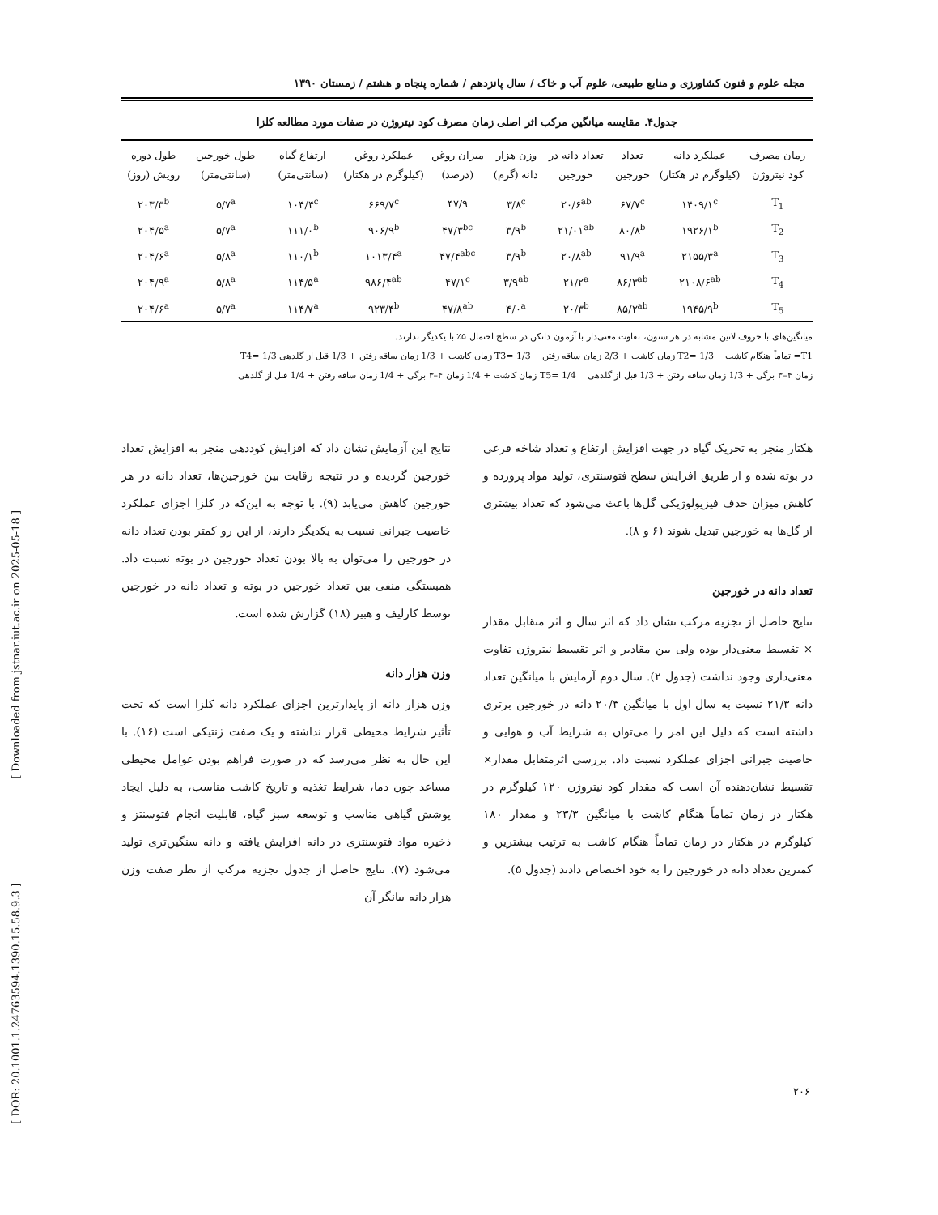مجله علوم و فنون کشاورزی و منابع طبیعی، علوم آب و خاک / سال پانزدهم / شماره پنجاه و هشتم / زمستان ۱۳۹۰
جدول۴. مقایسه میانگین مرکب اثر اصلی زمان مصرف کود نیتروژن در صفات مورد مطالعه کلزا
| زمان مصرف کود نیتروژن | عملکرد دانه (کیلوگرم در هکتار) | تعداد خورجین | تعداد دانه در خورجین | وزن هزار دانه (گرم) | میزان روغن (درصد) | عملکرد روغن (کیلوگرم در هکتار) | ارتفاع گیاه (سانتی‌متر) | طول خورجین (سانتی‌متر) | طول دوره رویش (روز) |
| --- | --- | --- | --- | --- | --- | --- | --- | --- | --- |
| T<sub>1</sub> | ۱۴۰۹/۱<sup>c</sup> | ۶۷/۷<sup>c</sup> | ۲۰/۶<sup>ab</sup> | ۳/۸<sup>c</sup> | ۴۷/۹ | ۶۶۹/۷<sup>c</sup> | ۱۰۴/۴<sup>c</sup> | ۵/۷<sup>a</sup> | ۲۰۳/۳<sup>b</sup> |
| T<sub>2</sub> | ۱۹۲۶/۱<sup>b</sup> | ۸۰/۸<sup>b</sup> | ۲۱/۰۱<sup>ab</sup> | ۳/۹<sup>b</sup> | ۴۷/۳<sup>bc</sup> | ۹۰۶/۹<sup>b</sup> | ۱۱۱/۰<sup>b</sup> | ۵/۷<sup>a</sup> | ۲۰۴/۵<sup>a</sup> |
| T<sub>3</sub> | ۲۱۵۵/۳<sup>a</sup> | ۹۱/۹<sup>a</sup> | ۲۰/۸<sup>ab</sup> | ۳/۹<sup>b</sup> | ۴۷/۴<sup>abc</sup> | ۱۰۱۳/۴<sup>a</sup> | ۱۱۰/۱<sup>b</sup> | ۵/۸<sup>a</sup> | ۲۰۴/۶<sup>a</sup> |
| T<sub>4</sub> | ۲۱۰۸/۶<sup>ab</sup> | ۸۶/۳<sup>ab</sup> | ۲۱/۲<sup>a</sup> | ۳/۹<sup>ab</sup> | ۴۷/۱<sup>c</sup> | ۹۸۶/۴<sup>ab</sup> | ۱۱۴/۵<sup>a</sup> | ۵/۸<sup>a</sup> | ۲۰۴/۹<sup>a</sup> |
| T<sub>5</sub> | ۱۹۴۵/۹<sup>b</sup> | ۸۵/۲<sup>ab</sup> | ۲۰/۳<sup>b</sup> | ۴/۰<sup>a</sup> | ۴۷/۸<sup>ab</sup> | ۹۲۳/۴<sup>b</sup> | ۱۱۴/۷<sup>a</sup> | ۵/۷<sup>a</sup> | ۲۰۴/۶<sup>a</sup> |
میانگین‌های با حروف لاتین مشابه در هر ستون، تفاوت معنی‌دار با آزمون دانکن در سطح احتمال ۵٪ با یکدیگر ندارند.
T1= تماماً هنگام کاشت T2= 1/3 زمان کاشت + 2/3 زمان ساقه رفتن T3= 1/3 زمان کاشت + 1/3 زمان ساقه رفتن + 1/3 قبل از گلدهی T4= 1/3
زمان ۴–۳ برگی + 1/3 زمان ساقه رفتن + 1/3 قبل از گلدهی T5= 1/4 زمان کاشت + 1/4 زمان ۴–۳ برگی + 1/4 زمان ساقه رفتن + 1/4 قبل از گلدهی
هکتار منجر به تحریک گیاه در جهت افزایش ارتفاع و تعداد شاخه فرعی در بوته شده و از طریق افزایش سطح فتوسنتزی، تولید مواد پرورده و کاهش میزان حذف فیزیولوژیکی گل‌ها باعث می‌شود که تعداد بیشتری از گل‌ها به خورجین تبدیل شوند (۶ و ۸).
تعداد دانه در خورجین
نتایج حاصل از تجزیه مرکب نشان داد که اثر سال و اثر متقابل مقدار × تقسیط معنی‌دار بوده ولی بین مقادیر و اثر تقسیط نیتروژن تفاوت معنی‌داری وجود نداشت (جدول ۲). سال دوم آزمایش با میانگین تعداد دانه ۲۱/۳ نسبت به سال اول با میانگین ۲۰/۳ دانه در خورجین برتری داشته است که دلیل این امر را می‌توان به شرایط آب و هوایی و خاصیت جبرانی اجزای عملکرد نسبت داد. بررسی اثرمتقابل مقدار× تقسیط نشان‌دهنده آن است که مقدار کود نیتروژن ۱۲۰ کیلوگرم در هکتار در زمان تماماً هنگام کاشت با میانگین ۲۳/۳ و مقدار ۱۸۰ کیلوگرم در هکتار در زمان تماماً هنگام کاشت به ترتیب بیشترین و کمترین تعداد دانه در خورجین را به خود اختصاص دادند (جدول ۵).
نتایج این آزمایش نشان داد که افزایش کوددهی منجر به افزایش تعداد خورجین گردیده و در نتیجه رقابت بین خورجین‌ها، تعداد دانه در هر خورجین کاهش می‌یابد (۹). با توجه به این‌که در کلزا اجزای عملکرد خاصیت جبرانی نسبت به یکدیگر دارند، از این رو کمتر بودن تعداد دانه در خورجین را می‌توان به بالا بودن تعداد خورجین در بوته نسبت داد. همبستگی منفی بین تعداد خورجین در بوته و تعداد دانه در خورجین توسط کارلیف و هبیر (۱۸) گزارش شده است.
وزن هزار دانه
وزن هزار دانه از پایدارترین اجزای عملکرد دانه کلزا است که تحت تأثیر شرایط محیطی قرار نداشته و یک صفت ژنتیکی است (۱۶). با این حال به نظر می‌رسد که در صورت فراهم بودن عوامل محیطی مساعد چون دما، شرایط تغذیه و تاریخ کاشت مناسب، به دلیل ایجاد پوشش گیاهی مناسب و توسعه سبز گیاه، قابلیت انجام فتوسنتز و ذخیره مواد فتوسنتزی در دانه افزایش یافته و دانه سنگین‌تری تولید می‌شود (۷). نتایج حاصل از جدول تجزیه مرکب از نظر صفت وزن هزار دانه بیانگر آن
[ Downloaded from jstnar.iut.ac.ir on 2025-05-18 ]
[ DOR: 20.1001.1.24763594.1390.15.58.9.3 ]
۲۰۶